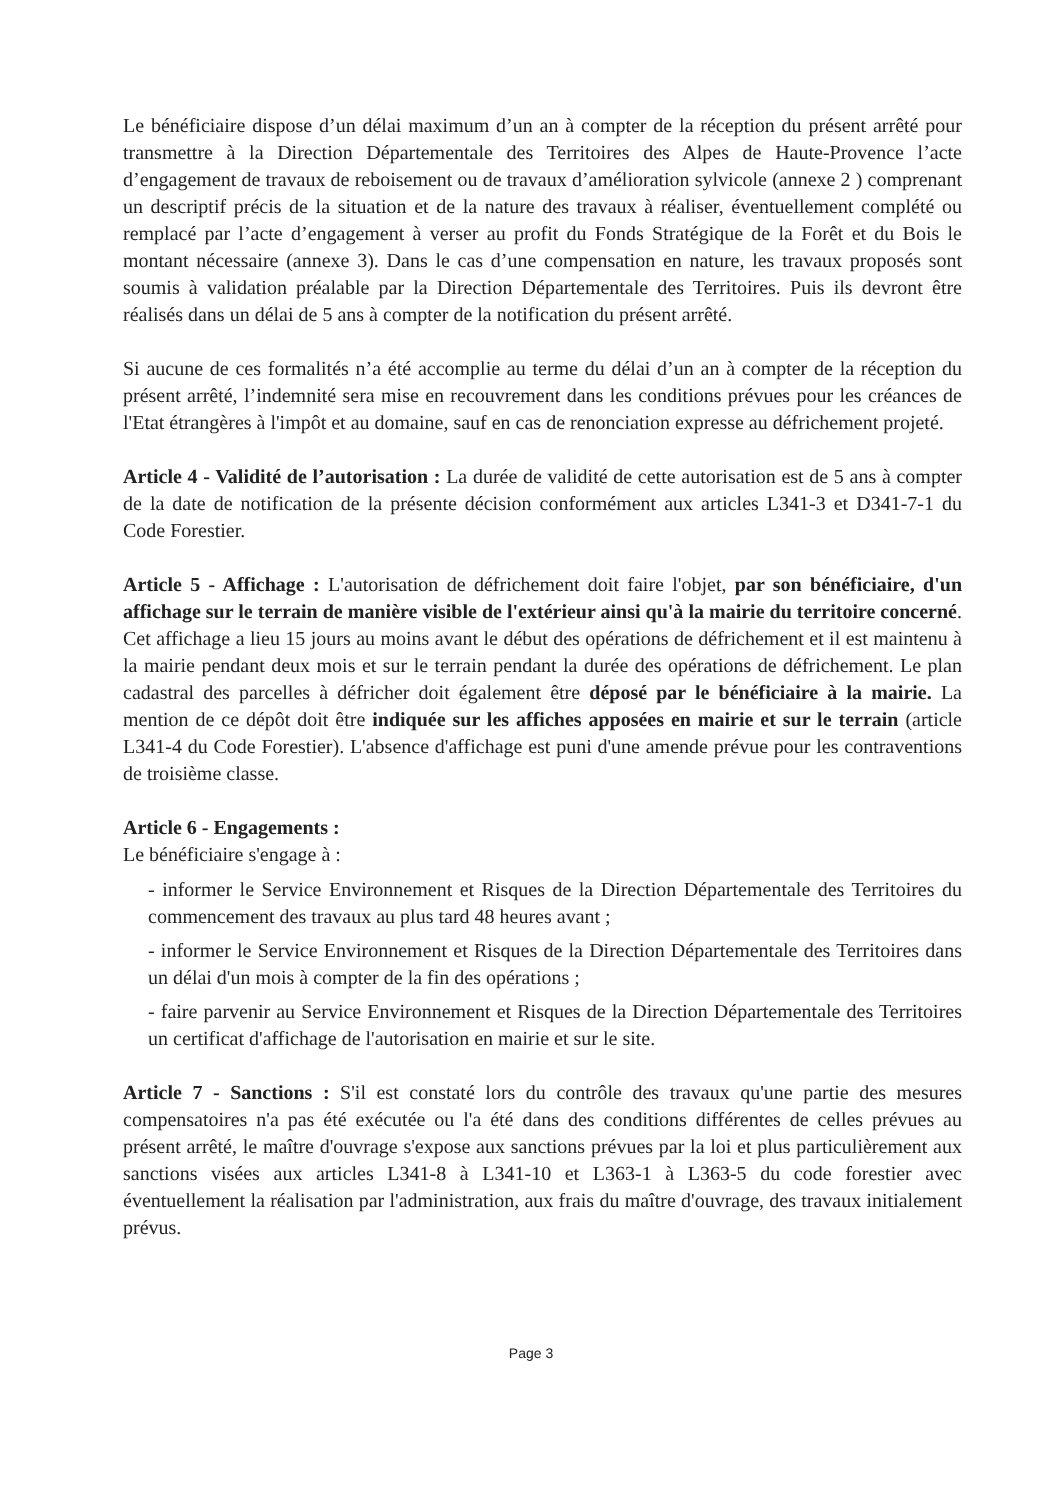Le bénéficiaire dispose d’un délai maximum d’un an à compter de la réception du présent arrêté pour transmettre à la Direction Départementale des Territoires des Alpes de Haute-Provence l’acte d’engagement de travaux de reboisement ou de travaux d’amélioration sylvicole (annexe 2 ) comprenant un descriptif précis de la situation et de la nature des travaux à réaliser, éventuellement complété ou remplacé par l’acte d’engagement à verser au profit du Fonds Stratégique de la Forêt et du Bois le montant nécessaire (annexe 3). Dans le cas d’une compensation en nature, les travaux proposés sont soumis à validation préalable par la Direction Départementale des Territoires. Puis ils devront être réalisés dans un délai de 5 ans à compter de la notification du présent arrêté.
Si aucune de ces formalités n’a été accomplie au terme du délai d’un an à compter de la réception du présent arrêté, l’indemnité sera mise en recouvrement dans les conditions prévues pour les créances de l'Etat étrangères à l'impôt et au domaine, sauf en cas de renonciation expresse au défrichement projeté.
Article 4 - Validité de l’autorisation : La durée de validité de cette autorisation est de 5 ans à compter de la date de notification de la présente décision conformément aux articles L341-3 et D341-7-1 du Code Forestier.
Article 5 - Affichage : L'autorisation de défrichement doit faire l'objet, par son bénéficiaire, d'un affichage sur le terrain de manière visible de l'extérieur ainsi qu'à la mairie du territoire concerné. Cet affichage a lieu 15 jours au moins avant le début des opérations de défrichement et il est maintenu à la mairie pendant deux mois et sur le terrain pendant la durée des opérations de défrichement. Le plan cadastral des parcelles à défricher doit également être déposé par le bénéficiaire à la mairie. La mention de ce dépôt doit être indiquée sur les affiches apposées en mairie et sur le terrain (article L341-4 du Code Forestier). L'absence d'affichage est puni d'une amende prévue pour les contraventions de troisième classe.
Article 6 - Engagements :
Le bénéficiaire s'engage à :
- informer le Service Environnement et Risques de la Direction Départementale des Territoires du commencement des travaux au plus tard 48 heures avant ;
- informer le Service Environnement et Risques de la Direction Départementale des Territoires dans un délai d'un mois à compter de la fin des opérations ;
- faire parvenir au Service Environnement et Risques de la Direction Départementale des Territoires un certificat d'affichage de l'autorisation en mairie et sur le site.
Article 7 - Sanctions : S'il est constaté lors du contrôle des travaux qu'une partie des mesures compensatoires n'a pas été exécutée ou l'a été dans des conditions différentes de celles prévues au présent arrêté, le maître d'ouvrage s'expose aux sanctions prévues par la loi et plus particulièrement aux sanctions visées aux articles L341-8 à L341-10 et L363-1 à L363-5 du code forestier avec éventuellement la réalisation par l'administration, aux frais du maître d'ouvrage, des travaux initialement prévus.
Page 3